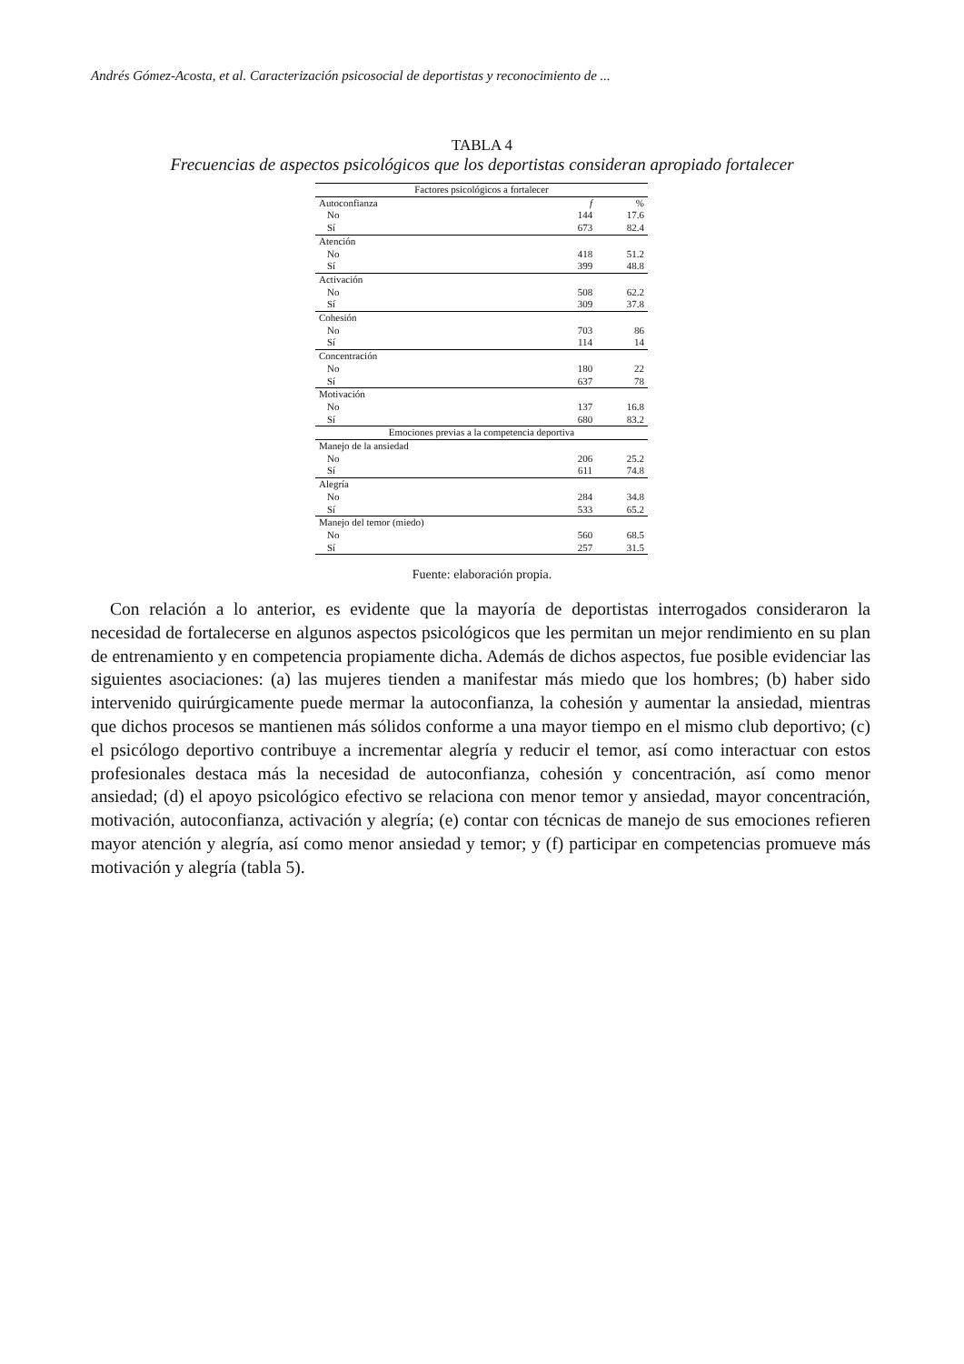Andrés Gómez-Acosta, et al. Caracterización psicosocial de deportistas y reconocimiento de ...
TABLA 4
Frecuencias de aspectos psicológicos que los deportistas consideran apropiado fortalecer
| Factores psicológicos a fortalecer | | |
| --- | --- | --- |
| Autoconfianza | f | % |
| No | 144 | 17.6 |
| Sí | 673 | 82.4 |
| Atención | | |
| No | 418 | 51.2 |
| Sí | 399 | 48.8 |
| Activación | | |
| No | 508 | 62.2 |
| Sí | 309 | 37.8 |
| Cohesión | | |
| No | 703 | 86 |
| Sí | 114 | 14 |
| Concentración | | |
| No | 180 | 22 |
| Sí | 637 | 78 |
| Motivación | | |
| No | 137 | 16.8 |
| Sí | 680 | 83.2 |
| Emociones previas a la competencia deportiva | | |
| Manejo de la ansiedad | | |
| No | 206 | 25.2 |
| Sí | 611 | 74.8 |
| Alegría | | |
| No | 284 | 34.8 |
| Sí | 533 | 65.2 |
| Manejo del temor (miedo) | | |
| No | 560 | 68.5 |
| Sí | 257 | 31.5 |
Fuente: elaboración propia.
Con relación a lo anterior, es evidente que la mayoría de deportistas interrogados consideraron la necesidad de fortalecerse en algunos aspectos psicológicos que les permitan un mejor rendimiento en su plan de entrenamiento y en competencia propiamente dicha. Además de dichos aspectos, fue posible evidenciar las siguientes asociaciones: (a) las mujeres tienden a manifestar más miedo que los hombres; (b) haber sido intervenido quirúrgicamente puede mermar la autoconfianza, la cohesión y aumentar la ansiedad, mientras que dichos procesos se mantienen más sólidos conforme a una mayor tiempo en el mismo club deportivo; (c) el psicólogo deportivo contribuye a incrementar alegría y reducir el temor, así como interactuar con estos profesionales destaca más la necesidad de autoconfianza, cohesión y concentración, así como menor ansiedad; (d) el apoyo psicológico efectivo se relaciona con menor temor y ansiedad, mayor concentración, motivación, autoconfianza, activación y alegría; (e) contar con técnicas de manejo de sus emociones refieren mayor atención y alegría, así como menor ansiedad y temor; y (f) participar en competencias promueve más motivación y alegría (tabla 5).